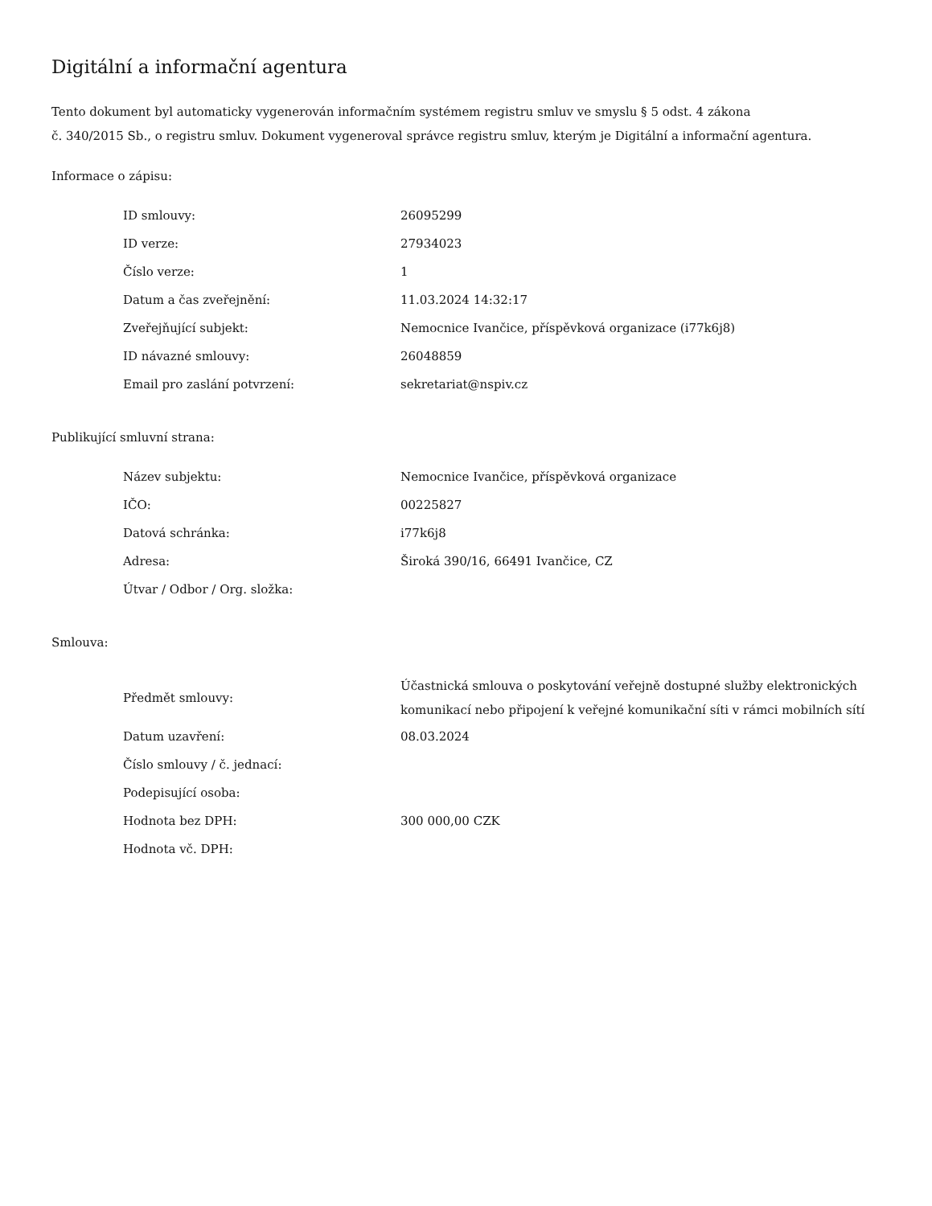Digitální a informační agentura
Tento dokument byl automaticky vygenerován informačním systémem registru smluv ve smyslu § 5 odst. 4 zákona
č. 340/2015 Sb., o registru smluv. Dokument vygeneroval správce registru smluv, kterým je Digitální a informační agentura.
Informace o zápisu:
| ID smlouvy: | 26095299 |
| ID verze: | 27934023 |
| Číslo verze: | 1 |
| Datum a čas zveřejnění: | 11.03.2024 14:32:17 |
| Zveřejňující subjekt: | Nemocnice Ivančice, příspěvková organizace (i77k6j8) |
| ID návazné smlouvy: | 26048859 |
| Email pro zaslání potvrzení: | sekretariat@nspiv.cz |
Publikující smluvní strana:
| Název subjektu: | Nemocnice Ivančice, příspěvková organizace |
| IČO: | 00225827 |
| Datová schránka: | i77k6j8 |
| Adresa: | Široká 390/16, 66491 Ivančice, CZ |
| Útvar / Odbor / Org. složka: | |
Smlouva:
| Předmět smlouvy: | Účastnická smlouva o poskytování veřejně dostupné služby elektronických komunikací nebo připojení k veřejné komunikační síti v rámci mobilních sítí |
| Datum uzavření: | 08.03.2024 |
| Číslo smlouvy / č. jednací: | |
| Podepisující osoba: | |
| Hodnota bez DPH: | 300 000,00 CZK |
| Hodnota vč. DPH: | |